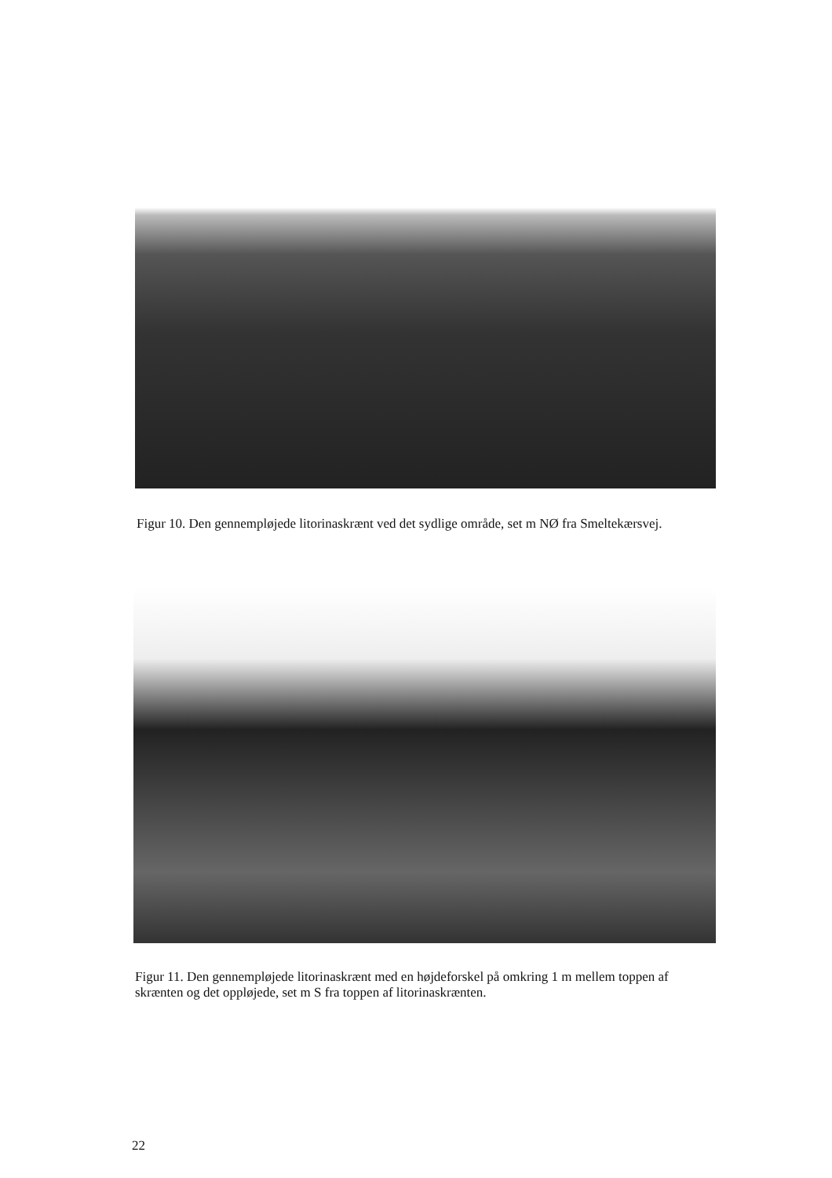Figur 10. Den gennempløjede litorinaskrænt ved det sydlige område, set m NØ fra Smeltekærsvej.
Figur 11. Den gennempløjede litorinaskrænt med en højdeforskel på omkring 1 m mellem toppen af skrænten og det oppløjede, set m S fra toppen af litorinaskrænten.
22